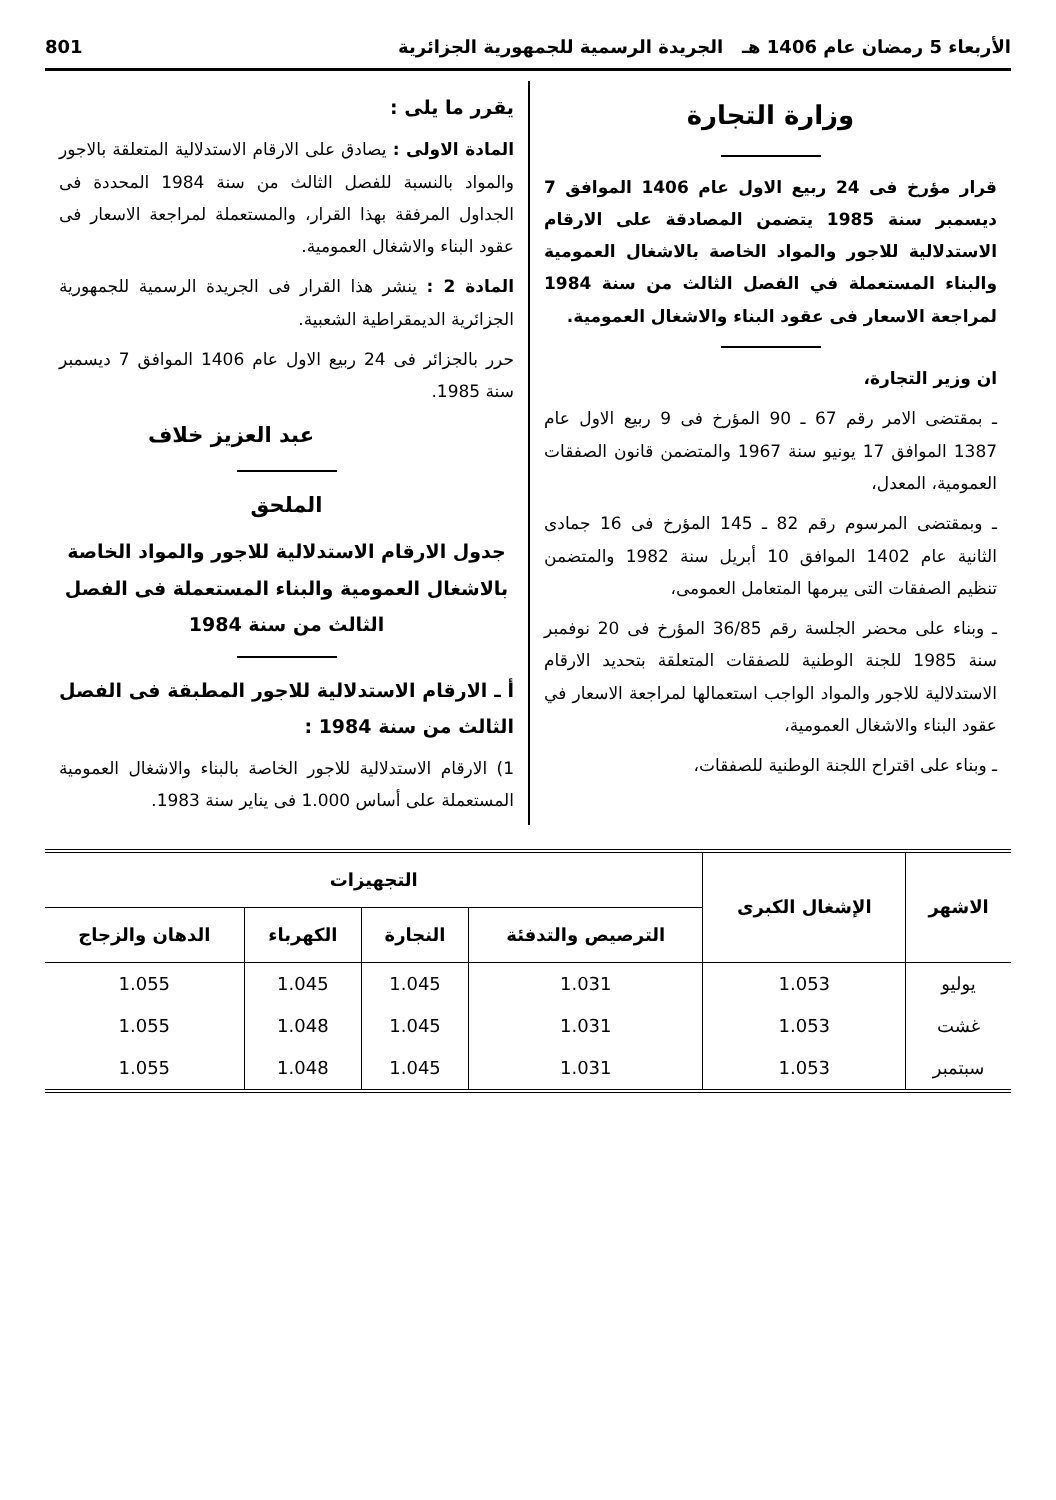الأربعاء 5 رمضان عام 1406 هـ الجريدة الرسمية للجمهورية الجزائرية 801
وزارة التجارة
قرار مؤرخ فى 24 ربيع الاول عام 1406 الموافق 7 ديسمبر سنة 1985 يتضمن المصادقة على الارقام الاستدلالية للاجور والمواد الخاصة بالاشغال العمومية والبناء المستعملة في الفصل الثالث من سنة 1984 لمراجعة الاسعار فى عقود البناء والاشغال العمومية.
ان وزير التجارة،
ـ بمقتضى الامر رقم 67 ـ 90 المؤرخ فى 9 ربيع الاول عام 1387 الموافق 17 يونيو سنة 1967 والمتضمن قانون الصفقات العمومية، المعدل،
ـ وبمقتضى المرسوم رقم 82 ـ 145 المؤرخ فى 16 جمادى الثانية عام 1402 الموافق 10 أبريل سنة 1982 والمتضمن تنظيم الصفقات التى يبرمها المتعامل العمومى،
ـ وبناء على محضر الجلسة رقم 36/85 المؤرخ فى 20 نوفمبر سنة 1985 للجنة الوطنية للصفقات المتعلقة بتحديد الارقام الاستدلالية للاجور والمواد الواجب استعمالها لمراجعة الاسعار في عقود البناء والاشغال العمومية،
ـ وبناء على اقتراح اللجنة الوطنية للصفقات،
يقرر ما يلى :
المادة الاولى : يصادق على الارقام الاستدلالية المتعلقة بالاجور والمواد بالنسبة للفصل الثالث من سنة 1984 المحددة فى الجداول المرفقة بهذا القرار، والمستعملة لمراجعة الاسعار فى عقود البناء والاشغال العمومية.
المادة 2 : ينشر هذا القرار فى الجريدة الرسمية للجمهورية الجزائرية الديمقراطية الشعبية.
حرر بالجزائر فى 24 ربيع الاول عام 1406 الموافق 7 ديسمبر سنة 1985.
عبد العزيز خلاف
الملحق
جدول الارقام الاستدلالية للاجور والمواد الخاصة بالاشغال العمومية والبناء المستعملة فى الفصل الثالث من سنة 1984
أ ـ الارقام الاستدلالية للاجور المطبقة فى الفصل الثالث من سنة 1984 :
1) الارقام الاستدلالية للاجور الخاصة بالبناء والاشغال العمومية المستعملة على أساس 1.000 فى يناير سنة 1983.
| الاشهر | الإشغال الكبرى | التجهيزات | | | |
| --- | --- | --- | --- | --- | --- |
| | | الترصيص والتدفئة | النجارة | الكهرباء | الدهان والزجاج |
| يوليو | 1.053 | 1.031 | 1.045 | 1.045 | 1.055 |
| غشت | 1.053 | 1.031 | 1.045 | 1.048 | 1.055 |
| سبتمبر | 1.053 | 1.031 | 1.045 | 1.048 | 1.055 |